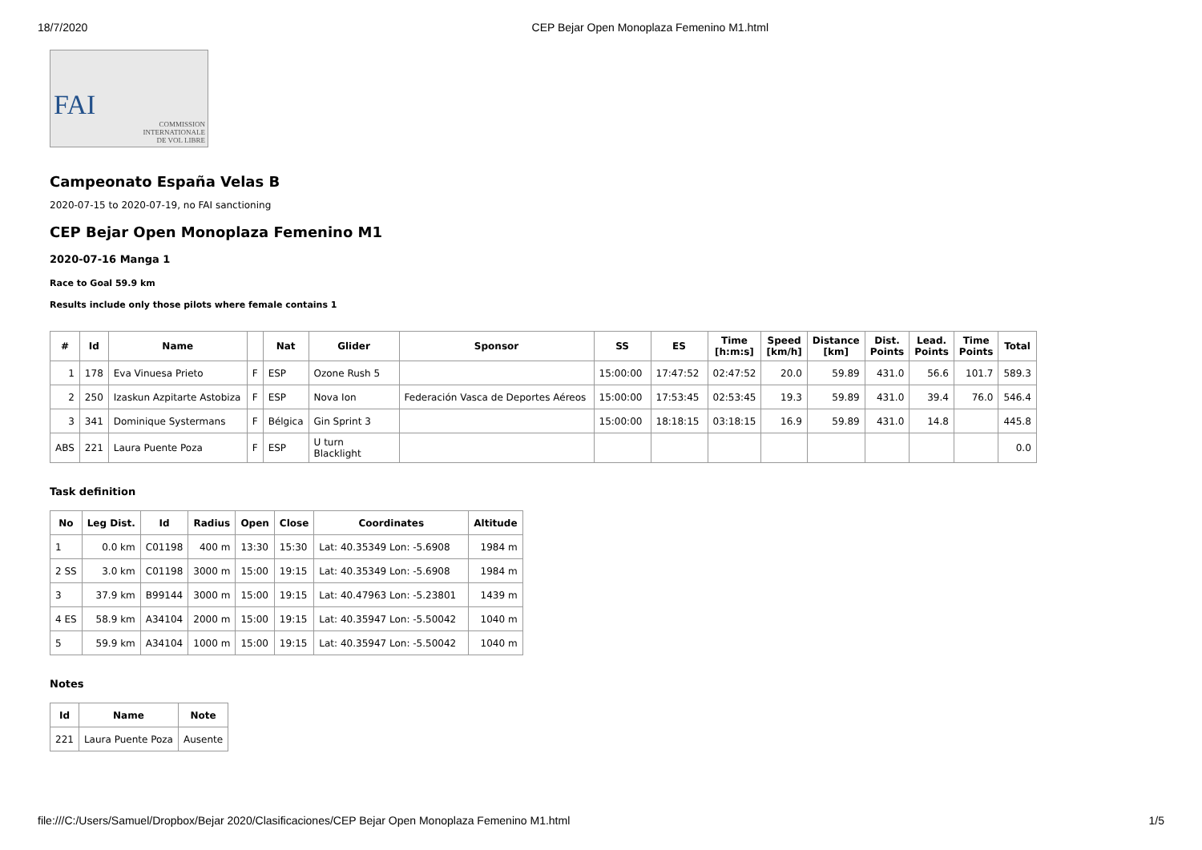18/7/2020 CEP Bejar Open Monoplaza Femenino M1.html
FAI
COMMISSION
INTERNATIONALE
DE VOL LIBRE
Campeonato España Velas B
2020-07-15 to 2020-07-19, no FAI sanctioning
CEP Bejar Open Monoplaza Femenino M1
2020-07-16 Manga 1
Race to Goal 59.9 km
Results include only those pilots where female contains 1
| # | Id | Name | | Nat | Glider | Sponsor | SS | ES | Time [h:m:s] | Speed [km/h] | Distance [km] | Dist. Points | Lead. Points | Time Points | Total |
| --- | --- | --- | --- | --- | --- | --- | --- | --- | --- | --- | --- | --- | --- | --- | --- |
| 1 | 178 | Eva Vinuesa Prieto | F | ESP | Ozone Rush 5 | | 15:00:00 | 17:47:52 | 02:47:52 | 20.0 | 59.89 | 431.0 | 56.6 | 101.7 | 589.3 |
| 2 | 250 | Izaskun Azpitarte Astobiza | F | ESP | Nova Ion | Federación Vasca de Deportes Aéreos | 15:00:00 | 17:53:45 | 02:53:45 | 19.3 | 59.89 | 431.0 | 39.4 | 76.0 | 546.4 |
| 3 | 341 | Dominique Systermans | F | Bélgica | Gin Sprint 3 | | 15:00:00 | 18:18:15 | 03:18:15 | 16.9 | 59.89 | 431.0 | 14.8 | | 445.8 |
| ABS | 221 | Laura Puente Poza | F | ESP | U turn Blacklight | | | | | | | | | | 0.0 |
Task definition
| No | Leg Dist. | Id | Radius | Open | Close | Coordinates | Altitude |
| --- | --- | --- | --- | --- | --- | --- | --- |
| 1 | 0.0 km | C01198 | 400 m | 13:30 | 15:30 | Lat: 40.35349 Lon: -5.6908 | 1984 m |
| 2 SS | 3.0 km | C01198 | 3000 m | 15:00 | 19:15 | Lat: 40.35349 Lon: -5.6908 | 1984 m |
| 3 | 37.9 km | B99144 | 3000 m | 15:00 | 19:15 | Lat: 40.47963 Lon: -5.23801 | 1439 m |
| 4 ES | 58.9 km | A34104 | 2000 m | 15:00 | 19:15 | Lat: 40.35947 Lon: -5.50042 | 1040 m |
| 5 | 59.9 km | A34104 | 1000 m | 15:00 | 19:15 | Lat: 40.35947 Lon: -5.50042 | 1040 m |
Notes
| Id | Name | Note |
| --- | --- | --- |
| 221 | Laura Puente Poza | Ausente |
file:///C:/Users/Samuel/Dropbox/Bejar 2020/Clasificaciones/CEP Bejar Open Monoplaza Femenino M1.html 1/5